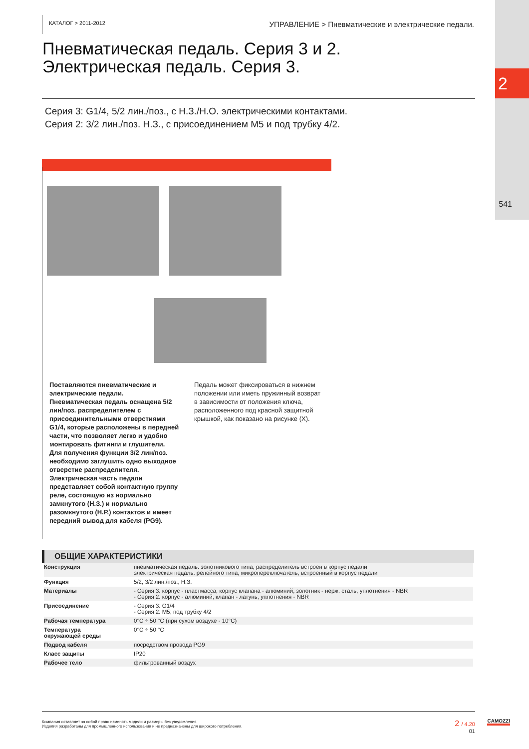2
541
КАТАЛОГ > 2011-2012
УПРАВЛЕНИЕ > Пневматические и электрические педали.
Пневматическая педаль. Серия 3 и 2.
Электрическая педаль. Серия 3.
Серия 3: G1/4, 5/2 лин./поз., с Н.З./Н.О. электрическими контактами.
Серия 2: 3/2 лин./поз. Н.З., с присоединением M5 и под трубку 4/2.
Поставляются пневматические и электрические педали.
Пневматическая педаль оснащена 5/2 лин/поз. распределителем с присоединительными отверстиями G1/4, которые расположены в передней части, что позволяет легко и удобно монтировать фитинги и глушители. Для получения функции 3/2 лин/поз. необходимо заглушить одно выходное отверстие распределителя.
Электрическая часть педали представляет собой контактную группу реле, состоящую из нормально замкнутого (Н.З.) и нормально разомкнутого (Н.Р.) контактов и имеет передний вывод для кабеля (PG9).
Педаль может фиксироваться в нижнем положении или иметь пружинный возврат в зависимости от положения ключа, расположенного под красной защитной крышкой, как показано на рисунке (X).
ОБЩИЕ ХАРАКТЕРИСТИКИ
| Конструкция | пневматическая педаль: золотникового типа, распределитель встроен в корпус педали электрическая педаль: релейного типа, микропереключатель, встроенный в корпус педали |
| Функция | 5/2, 3/2 лин./поз., Н.З. |
| Материалы | - Серия 3: корпус - пластмасса, корпус клапана - алюминий, золотник - нерж. сталь, уплотнения - NBR - Серия 2: корпус - алюминий, клапан - латунь, уплотнения - NBR |
| Присоединение | - Серия 3: G1/4 - Серия 2: M5; под трубку 4/2 |
| Рабочая температура | 0°C ÷ 50 °C (при сухом воздухе - 10°C) |
| Температура окружающей среды | 0°C ÷ 50 °C |
| Подвод кабеля | посредством провода PG9 |
| Класс защиты | IP20 |
| Рабочее тело | фильтрованный воздух |
Компания оставляет за собой право изменять модели и размеры без уведомления.
Изделия разработаны для промышленного использования и не предназначены для широкого потребления.
2 / 4.20
01
CAMOZZI